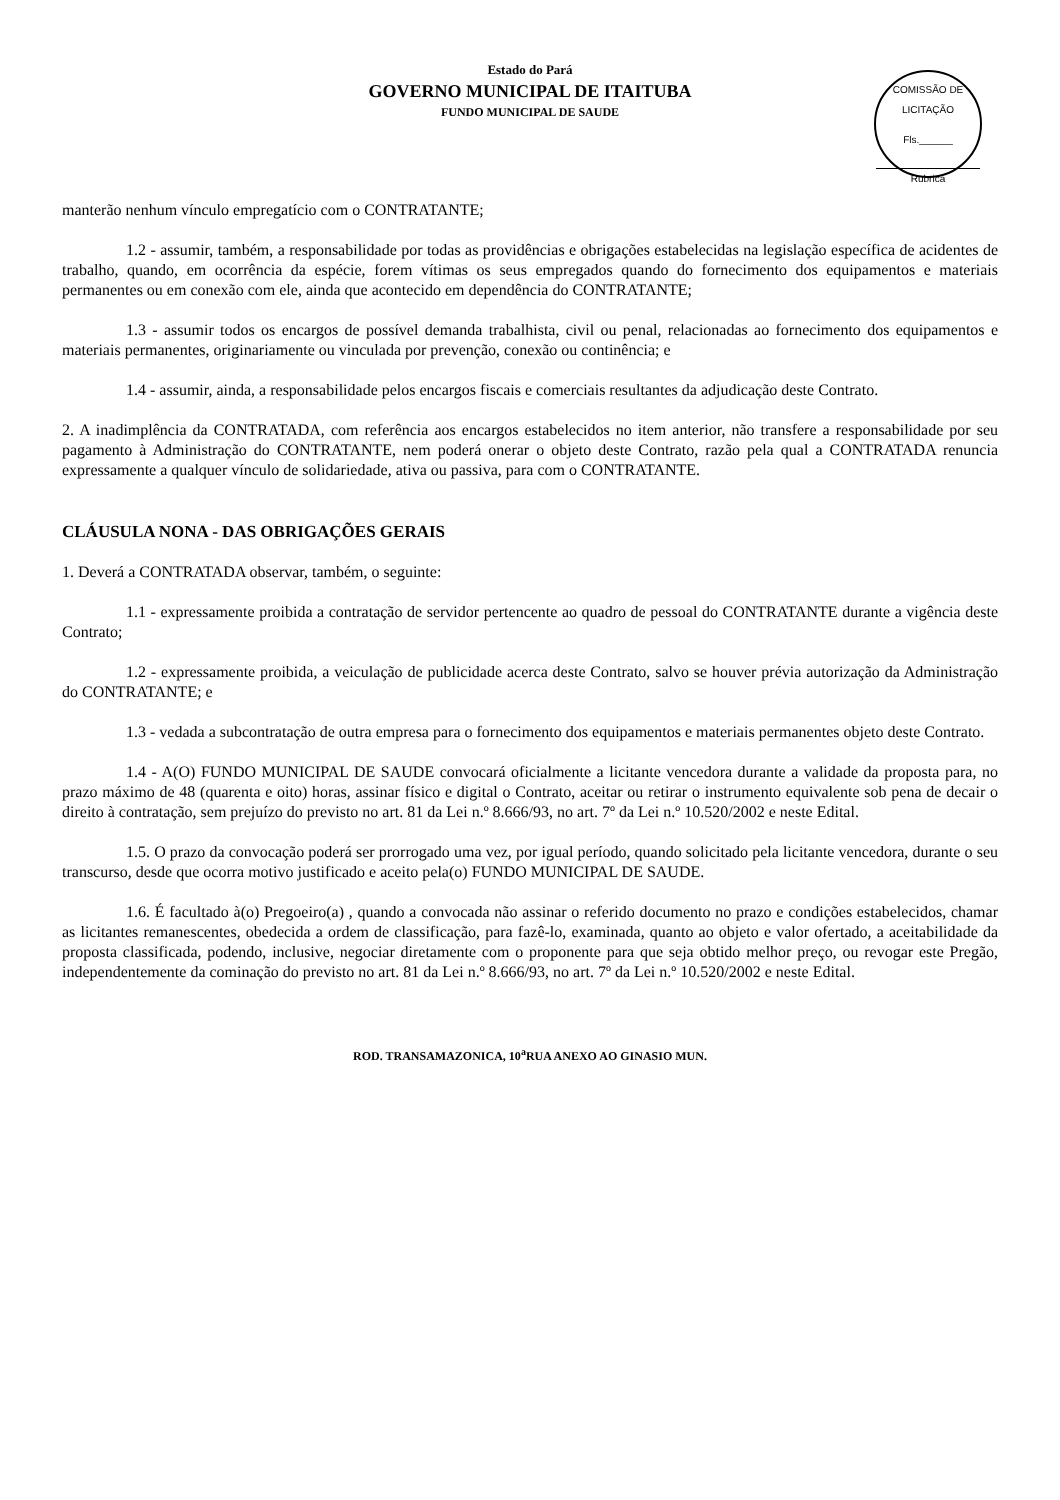Estado do Pará
GOVERNO MUNICIPAL DE ITAITUBA
FUNDO MUNICIPAL DE SAUDE
COMISSÃO DE LICITAÇÃO
Fls.______
Rubrica
manterão nenhum vínculo empregatício com o CONTRATANTE;
1.2 - assumir, também, a responsabilidade por todas as providências e obrigações estabelecidas na legislação específica de acidentes de trabalho, quando, em ocorrência da espécie, forem vítimas os seus empregados quando do fornecimento dos equipamentos e materiais permanentes ou em conexão com ele, ainda que acontecido em dependência do CONTRATANTE;
1.3 - assumir todos os encargos de possível demanda trabalhista, civil ou penal, relacionadas ao fornecimento dos equipamentos e materiais permanentes, originariamente ou vinculada por prevenção, conexão ou continência; e
1.4 - assumir, ainda, a responsabilidade pelos encargos fiscais e comerciais resultantes da adjudicação deste Contrato.
2. A inadimplência da CONTRATADA, com referência aos encargos estabelecidos no item anterior, não transfere a responsabilidade por seu pagamento à Administração do CONTRATANTE, nem poderá onerar o objeto deste Contrato, razão pela qual a CONTRATADA renuncia expressamente a qualquer vínculo de solidariedade, ativa ou passiva, para com o CONTRATANTE.
CLÁUSULA NONA - DAS OBRIGAÇÕES GERAIS
1. Deverá a CONTRATADA observar, também, o seguinte:
1.1 - expressamente proibida a contratação de servidor pertencente ao quadro de pessoal do CONTRATANTE durante a vigência deste Contrato;
1.2 - expressamente proibida, a veiculação de publicidade acerca deste Contrato, salvo se houver prévia autorização da Administração do CONTRATANTE; e
1.3 - vedada a subcontratação de outra empresa para o fornecimento dos equipamentos e materiais permanentes objeto deste Contrato.
1.4 - A(O) FUNDO MUNICIPAL DE SAUDE convocará oficialmente a licitante vencedora durante a validade da proposta para, no prazo máximo de 48 (quarenta e oito) horas, assinar físico e digital o Contrato, aceitar ou retirar o instrumento equivalente sob pena de decair o direito à contratação, sem prejuízo do previsto no art. 81 da Lei n.º 8.666/93, no art. 7º da Lei n.º 10.520/2002 e neste Edital.
1.5. O prazo da convocação poderá ser prorrogado uma vez, por igual período, quando solicitado pela licitante vencedora, durante o seu transcurso, desde que ocorra motivo justificado e aceito pela(o) FUNDO MUNICIPAL DE SAUDE.
1.6. É facultado à(o) Pregoeiro(a) , quando a convocada não assinar o referido documento no prazo e condições estabelecidos, chamar as licitantes remanescentes, obedecida a ordem de classificação, para fazê-lo, examinada, quanto ao objeto e valor ofertado, a aceitabilidade da proposta classificada, podendo, inclusive, negociar diretamente com o proponente para que seja obtido melhor preço, ou revogar este Pregão, independentemente da cominação do previsto no art. 81 da Lei n.º 8.666/93, no art. 7º da Lei n.º 10.520/2002 e neste Edital.
ROD. TRANSAMAZONICA, 10<sup>a</sup>RUA ANEXO AO GINASIO MUN.